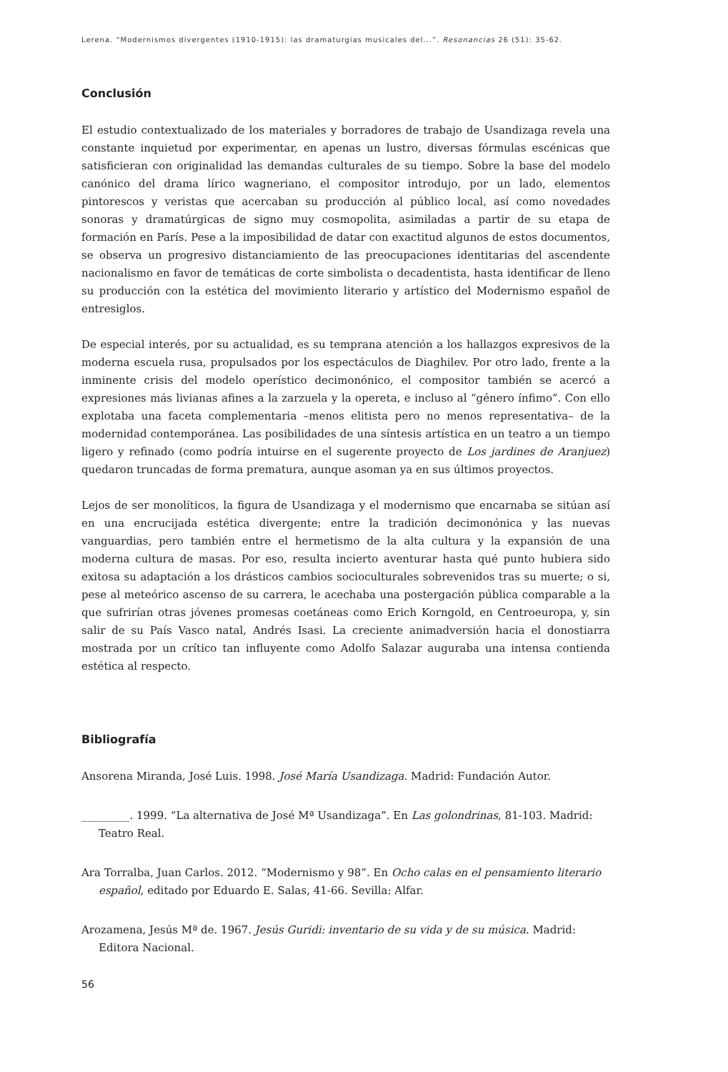Lerena. “Modernismos divergentes (1910-1915): las dramaturgias musicales del...”. Resonancias 26 (51): 35-62.
Conclusión
El estudio contextualizado de los materiales y borradores de trabajo de Usandizaga revela una constante inquietud por experimentar, en apenas un lustro, diversas fórmulas escénicas que satisficieran con originalidad las demandas culturales de su tiempo. Sobre la base del modelo canónico del drama lírico wagneriano, el compositor introdujo, por un lado, elementos pintorescos y veristas que acercaban su producción al público local, así como novedades sonoras y dramatúrgicas de signo muy cosmopolita, asimiladas a partir de su etapa de formación en París. Pese a la imposibilidad de datar con exactitud algunos de estos documentos, se observa un progresivo distanciamiento de las preocupaciones identitarias del ascendente nacionalismo en favor de temáticas de corte simbolista o decadentista, hasta identificar de lleno su producción con la estética del movimiento literario y artístico del Modernismo español de entresiglos.
De especial interés, por su actualidad, es su temprana atención a los hallazgos expresivos de la moderna escuela rusa, propulsados por los espectáculos de Diaghilev. Por otro lado, frente a la inminente crisis del modelo operístico decimonónico, el compositor también se acercó a expresiones más livianas afines a la zarzuela y la opereta, e incluso al “género ínfimo”. Con ello explotaba una faceta complementaria –menos elitista pero no menos representativa– de la modernidad contemporánea. Las posibilidades de una síntesis artística en un teatro a un tiempo ligero y refinado (como podría intuirse en el sugerente proyecto de Los jardines de Aranjuez) quedaron truncadas de forma prematura, aunque asoman ya en sus últimos proyectos.
Lejos de ser monolíticos, la figura de Usandizaga y el modernismo que encarnaba se sitúan así en una encrucijada estética divergente; entre la tradición decimonónica y las nuevas vanguardias, pero también entre el hermetismo de la alta cultura y la expansión de una moderna cultura de masas. Por eso, resulta incierto aventurar hasta qué punto hubiera sido exitosa su adaptación a los drásticos cambios socioculturales sobrevenidos tras su muerte; o si, pese al meteórico ascenso de su carrera, le acechaba una postergación pública comparable a la que sufrirían otras jóvenes promesas coetáneas como Erich Korngold, en Centroeuropa, y, sin salir de su País Vasco natal, Andrés Isasi. La creciente animadversión hacia el donostiarra mostrada por un crítico tan influyente como Adolfo Salazar auguraba una intensa contienda estética al respecto.
Bibliografía
Ansorena Miranda, José Luis. 1998. José María Usandizaga. Madrid: Fundación Autor.
_________. 1999. “La alternativa de José Mª Usandizaga”. En Las golondrinas, 81-103. Madrid: Teatro Real.
Ara Torralba, Juan Carlos. 2012. “Modernismo y 98”. En Ocho calas en el pensamiento literario español, editado por Eduardo E. Salas, 41-66. Sevilla: Alfar.
Arozamena, Jesús Mª de. 1967. Jesús Guridi: inventario de su vida y de su música. Madrid: Editora Nacional.
56